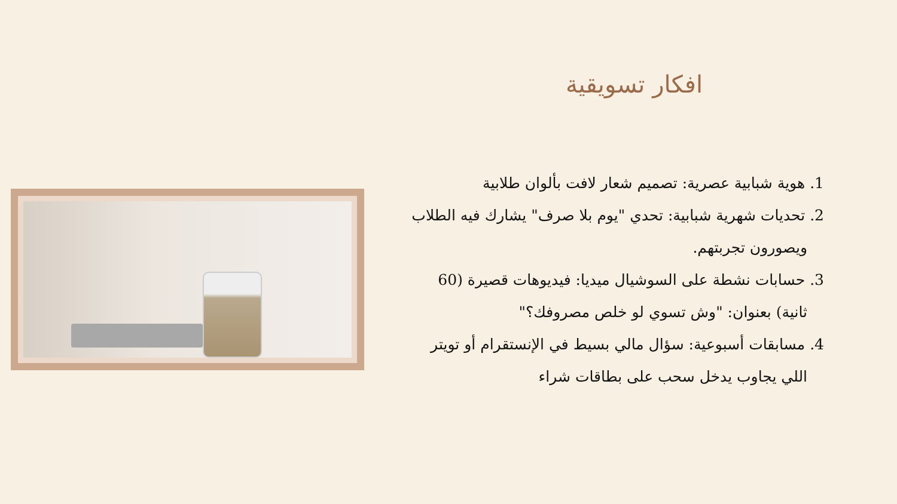افكار تسويقية
1. هوية شبابية عصرية: تصميم شعار لافت بألوان طلابية
2. تحديات شهرية شبابية: تحدي "يوم بلا صرف" يشارك فيه الطلاب ويصورون تجربتهم.
3. حسابات نشطة على السوشيال ميديا: فيديوهات قصيرة (60 ثانية) بعنوان: "وش تسوي لو خلص مصروفك؟"
4. مسابقات أسبوعية: سؤال مالي بسيط في الإنستقرام أو تويتر اللي يجاوب يدخل سحب على بطاقات شراء